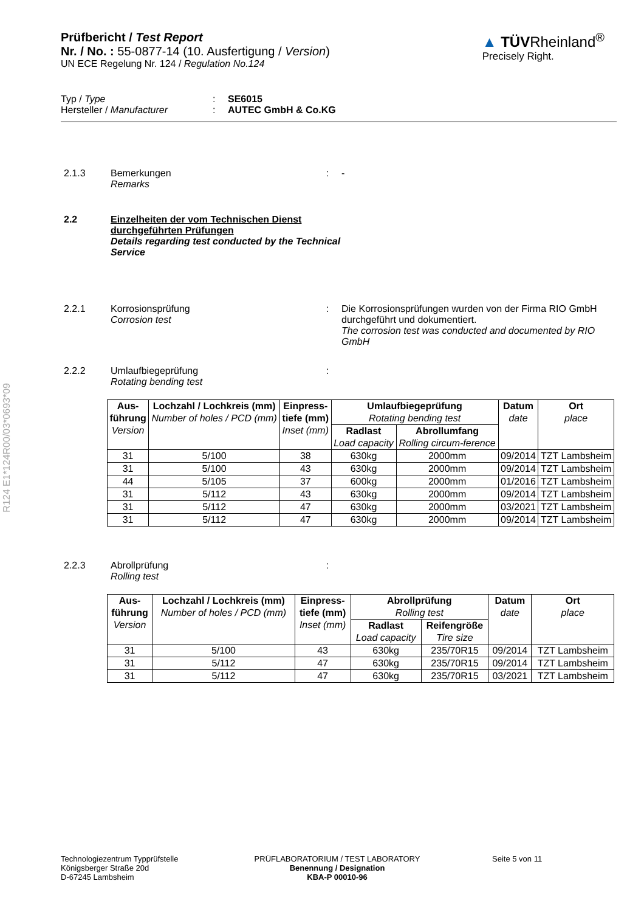R124 E1*124R00/03*0693*09
Prüfbericht / Test Report
Nr. / No. : 55-0877-14 (10. Ausfertigung / Version)
UN ECE Regelung Nr. 124 / Regulation No.124
▲ TÜVRheinland<sup>®</sup>
Precisely Right.
Typ / Type: SE6015
Hersteller / Manufacturer: AUTEC GmbH & Co.KG
2.1.3 Bemerkungen
Remarks: -
2.2 Einzelheiten der vom Technischen Dienst durchgeführten Prüfungen
Details regarding test conducted by the Technical Service
2.2.1 Korrosionsprüfung
Corrosion test: Die Korrosionsprüfungen wurden von der Firma RIO GmbH durchgeführt und dokumentiert.
The corrosion test was conducted and documented by RIO GmbH
2.2.2 Umlaufbiegeprüfung
Rotating bending test:
| Aus- führung Version | Lochzahl / Lochkreis (mm) Number of holes / PCD (mm) | Einpress- tiefe (mm) Inset (mm) | Umlaufbiegeprüfung Rotating bending test | | Datum date | Ort place |
| --- | --- | --- | --- | --- | --- | --- |
| | | | Radlast Load capacity | Abrollumfang Rolling circum-ference | | |
| 31 | 5/100 | 38 | 630kg | 2000mm | 09/2014 | TZT Lambsheim |
| 31 | 5/100 | 43 | 630kg | 2000mm | 09/2014 | TZT Lambsheim |
| 44 | 5/105 | 37 | 600kg | 2000mm | 01/2016 | TZT Lambsheim |
| 31 | 5/112 | 43 | 630kg | 2000mm | 09/2014 | TZT Lambsheim |
| 31 | 5/112 | 47 | 630kg | 2000mm | 03/2021 | TZT Lambsheim |
| 31 | 5/112 | 47 | 630kg | 2000mm | 09/2014 | TZT Lambsheim |
2.2.3 Abrollprüfung
Rolling test:
| Aus- führung Version | Lochzahl / Lochkreis (mm) Number of holes / PCD (mm) | Einpress- tiefe (mm) Inset (mm) | Abrollprüfung Rolling test | | Datum date | Ort place |
| --- | --- | --- | --- | --- | --- | --- |
| | | | Radlast Load capacity | Reifengröße Tire size | | |
| 31 | 5/100 | 43 | 630kg | 235/70R15 | 09/2014 | TZT Lambsheim |
| 31 | 5/112 | 47 | 630kg | 235/70R15 | 09/2014 | TZT Lambsheim |
| 31 | 5/112 | 47 | 630kg | 235/70R15 | 03/2021 | TZT Lambsheim |
Technologiezentrum Typprüfstelle
Königsberger Straße 20d
D-67245 Lambsheim
PRÜFLABORATORIUM / TEST LABORATORY
Benennung / Designation
KBA-P 00010-96
Seite 5 von 11